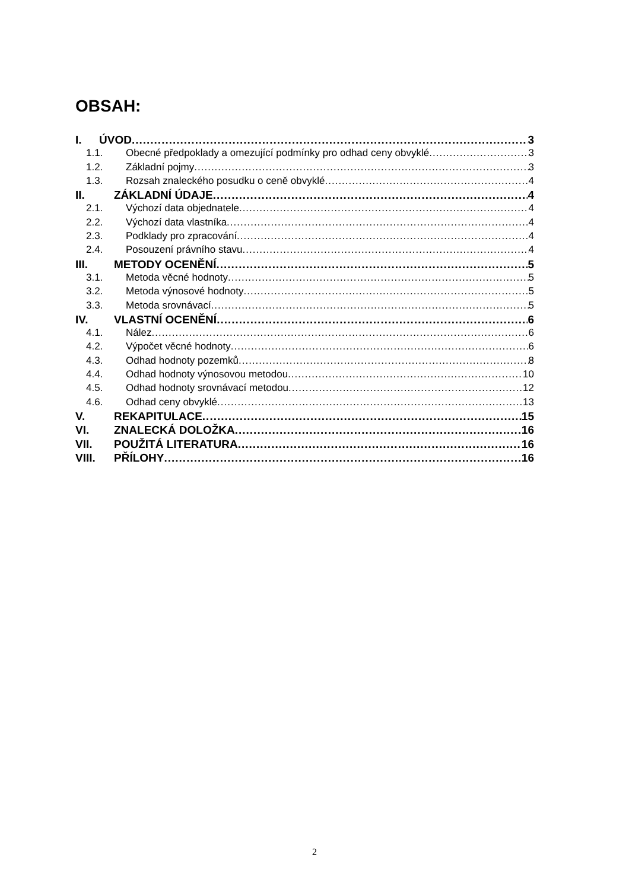OBSAH:
I. ÚVOD 3
1.1. Obecné předpoklady a omezující podmínky pro odhad ceny obvyklé 3
1.2. Základní pojmy 3
1.3. Rozsah znaleckého posudku o ceně obvyklé 4
II. ZÁKLADNÍ ÚDAJE 4
2.1. Výchozí data objednatele 4
2.2. Výchozí data vlastníka 4
2.3. Podklady pro zpracování 4
2.4. Posouzení právního stavu 4
III. METODY OCENĚNÍ 5
3.1. Metoda věcné hodnoty 5
3.2. Metoda výnosové hodnoty 5
3.3. Metoda srovnávací 5
IV. VLASTNÍ OCENĚNÍ 6
4.1. Nález 6
4.2. Výpočet věcné hodnoty 6
4.3. Odhad hodnoty pozemků 8
4.4. Odhad hodnoty výnosovou metodou 10
4.5. Odhad hodnoty srovnávací metodou 12
4.6. Odhad ceny obvyklé 13
V. REKAPITULACE 15
VI. ZNALECKÁ DOLOŽKA 16
VII. POUŽITÁ LITERATURA 16
VIII. PŘÍLOHY 16
2